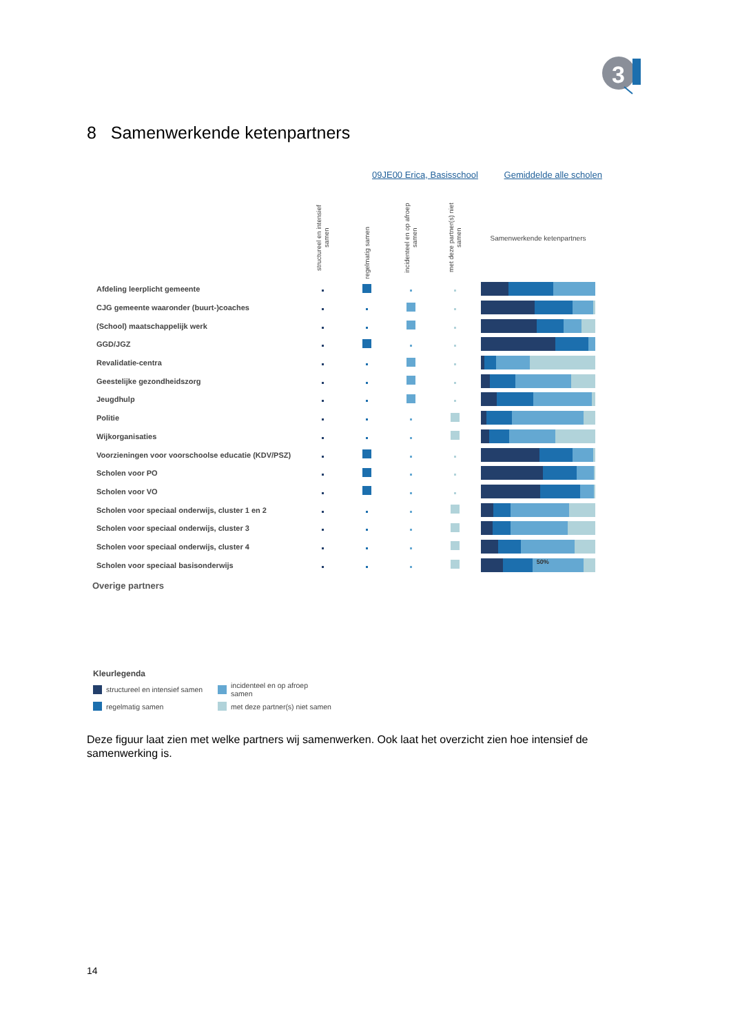3
8 Samenwerkende ketenpartners
09JE00 Erica, Basisschool Gemiddelde alle scholen
| | structureel en intensief samen | regelmatig samen | incidenteel en op afroep samen | met deze partner(s) niet samen | Samenwerkende ketenpartners |
| --- | --- | --- | --- | --- | --- |
| Afdeling leerplicht gemeente | | | | | |
| CJG gemeente waaronder (buurt-)coaches | | | | | |
| (School) maatschappelijk werk | | | | | |
| GGD/JGZ | | | | | |
| Revalidatie-centra | | | | | |
| Geestelijke gezondheidszorg | | | | | |
| Jeugdhulp | | | | | |
| Politie | | | | | |
| Wijkorganisaties | | | | | |
| Voorzieningen voor voorschoolse educatie (KDV/PSZ) | | | | | |
| Scholen voor PO | | | | | |
| Scholen voor VO | | | | | |
| Scholen voor speciaal onderwijs, cluster 1 en 2 | | | | | |
| Scholen voor speciaal onderwijs, cluster 3 | | | | | |
| Scholen voor speciaal onderwijs, cluster 4 | | | | | |
| Scholen voor speciaal basisonderwijs | | | | | 50% |
Overige partners
Kleurlegenda
structureel en intensief samen incidenteel en op afroep samen
regelmatig samen met deze partner(s) niet samen
Deze figuur laat zien met welke partners wij samenwerken. Ook laat het overzicht zien hoe intensief de samenwerking is.
14